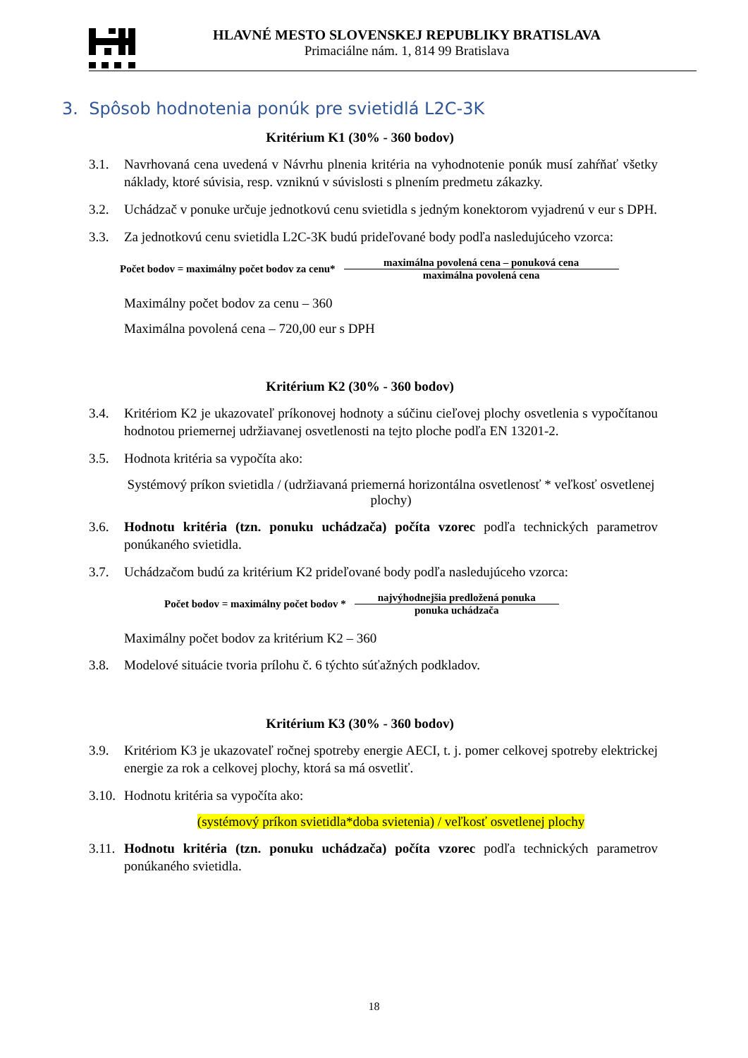HLAVNÉ MESTO SLOVENSKEJ REPUBLIKY BRATISLAVA
Primaciálne nám. 1, 814 99 Bratislava
3. Spôsob hodnotenia ponúk pre svietidlá L2C-3K
Kritérium K1 (30% - 360 bodov)
3.1. Navrhovaná cena uvedená v Návrhu plnenia kritéria na vyhodnotenie ponúk musí zahŕňať všetky náklady, ktoré súvisia, resp. vzniknú v súvislosti s plnením predmetu zákazky.
3.2. Uchádzač v ponuke určuje jednotkovú cenu svietidla s jedným konektorom vyjadrenú v eur s DPH.
3.3. Za jednotkovú cenu svietidla L2C-3K budú prideľované body podľa nasledujúceho vzorca:
Počet bodov = maximálny počet bodov za cenu*
maximálna povolená cena – ponuková cena
maximálna povolená cena
Maximálny počet bodov za cenu – 360
Maximálna povolená cena – 720,00 eur s DPH
Kritérium K2 (30% - 360 bodov)
3.4. Kritériom K2 je ukazovateľ príkonovej hodnoty a súčinu cieľovej plochy osvetlenia s vypočítanou hodnotou priemernej udržiavanej osvetlenosti na tejto ploche podľa EN 13201-2.
3.5. Hodnota kritéria sa vypočíta ako:
Systémový príkon svietidla / (udržiavaná priemerná horizontálna osvetlenosť * veľkosť osvetlenej plochy)
3.6. Hodnotu kritéria (tzn. ponuku uchádzača) počíta vzorec podľa technických parametrov ponúkaného svietidla.
3.7. Uchádzačom budú za kritérium K2 prideľované body podľa nasledujúceho vzorca:
Počet bodov = maximálny počet bodov *
najvýhodnejšia predložená ponuka
ponuka uchádzača
Maximálny počet bodov za kritérium K2 – 360
3.8. Modelové situácie tvoria prílohu č. 6 týchto súťažných podkladov.
Kritérium K3 (30% - 360 bodov)
3.9. Kritériom K3 je ukazovateľ ročnej spotreby energie AECI, t. j. pomer celkovej spotreby elektrickej energie za rok a celkovej plochy, ktorá sa má osvetliť.
3.10. Hodnotu kritéria sa vypočíta ako:
(systémový príkon svietidla*doba svietenia) / veľkosť osvetlenej plochy
3.11. Hodnotu kritéria (tzn. ponuku uchádzača) počíta vzorec podľa technických parametrov ponúkaného svietidla.
18